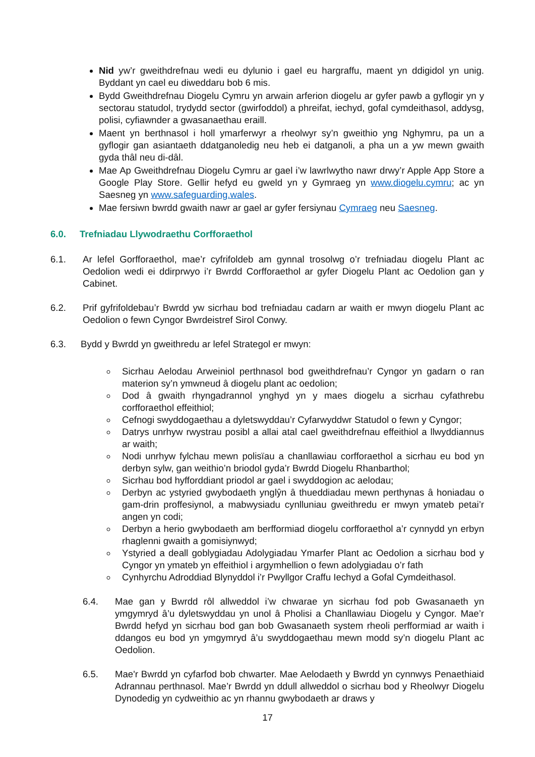Nid yw’r gweithdrefnau wedi eu dylunio i gael eu hargraffu, maent yn ddigidol yn unig. Byddant yn cael eu diweddaru bob 6 mis.
Bydd Gweithdrefnau Diogelu Cymru yn arwain arferion diogelu ar gyfer pawb a gyflogir yn y sectorau statudol, trydydd sector (gwirfoddol) a phreifat, iechyd, gofal cymdeithasol, addysg, polisi, cyfiawnder a gwasanaethau eraill.
Maent yn berthnasol i holl ymarferwyr a rheolwyr sy’n gweithio yng Nghymru, pa un a gyflogir gan asiantaeth ddatganoledig neu heb ei datganoli, a pha un a yw mewn gwaith gyda thâl neu di-dâl.
Mae Ap Gweithdrefnau Diogelu Cymru ar gael i’w lawrlwytho nawr drwy’r Apple App Store a Google Play Store. Gellir hefyd eu gweld yn y Gymraeg yn www.diogelu.cymru; ac yn Saesneg yn www.safeguarding.wales.
Mae fersiwn bwrdd gwaith nawr ar gael ar gyfer fersiynau Cymraeg neu Saesneg.
6.0. Trefniadau Llywodraethu Corfforaethol
6.1. Ar lefel Gorfforaethol, mae’r cyfrifoldeb am gynnal trosolwg o’r trefniadau diogelu Plant ac Oedolion wedi ei ddirprwyo i’r Bwrdd Corfforaethol ar gyfer Diogelu Plant ac Oedolion gan y Cabinet.
6.2. Prif gyfrifoldebau’r Bwrdd yw sicrhau bod trefniadau cadarn ar waith er mwyn diogelu Plant ac Oedolion o fewn Cyngor Bwrdeistref Sirol Conwy.
6.3. Bydd y Bwrdd yn gweithredu ar lefel Strategol er mwyn:
Sicrhau Aelodau Arweiniol perthnasol bod gweithdrefnau’r Cyngor yn gadarn o ran materion sy’n ymwneud â diogelu plant ac oedolion;
Dod â gwaith rhyngadrannol ynghyd yn y maes diogelu a sicrhau cyfathrebu corfforaethol effeithiol;
Cefnogi swyddogaethau a dyletswyddau’r Cyfarwyddwr Statudol o fewn y Cyngor;
Datrys unrhyw rwystrau posibl a allai atal cael gweithdrefnau effeithiol a llwyddiannus ar waith;
Nodi unrhyw fylchau mewn polisïau a chanllawiau corfforaethol a sicrhau eu bod yn derbyn sylw, gan weithio’n briodol gyda’r Bwrdd Diogelu Rhanbarthol;
Sicrhau bod hyfforddiant priodol ar gael i swyddogion ac aelodau;
Derbyn ac ystyried gwybodaeth ynglŷn â thueddiadau mewn perthynas â honiadau o gam-drin proffesiynol, a mabwysiadu cynlluniau gweithredu er mwyn ymateb petai’r angen yn codi;
Derbyn a herio gwybodaeth am berfformiad diogelu corfforaethol a’r cynnydd yn erbyn rhaglenni gwaith a gomisiynwyd;
Ystyried a deall goblygiadau Adolygiadau Ymarfer Plant ac Oedolion a sicrhau bod y Cyngor yn ymateb yn effeithiol i argymhellion o fewn adolygiadau o’r fath
Cynhyrchu Adroddiad Blynyddol i’r Pwyllgor Craffu Iechyd a Gofal Cymdeithasol.
6.4. Mae gan y Bwrdd rôl allweddol i’w chwarae yn sicrhau fod pob Gwasanaeth yn ymgymryd â’u dyletswyddau yn unol â Pholisi a Chanllawiau Diogelu y Cyngor. Mae’r Bwrdd hefyd yn sicrhau bod gan bob Gwasanaeth system rheoli perfformiad ar waith i ddangos eu bod yn ymgymryd â’u swyddogaethau mewn modd sy’n diogelu Plant ac Oedolion.
6.5. Mae'r Bwrdd yn cyfarfod bob chwarter. Mae Aelodaeth y Bwrdd yn cynnwys Penaethiaid Adrannau perthnasol. Mae’r Bwrdd yn ddull allweddol o sicrhau bod y Rheolwyr Diogelu Dynodedig yn cydweithio ac yn rhannu gwybodaeth ar draws y
17